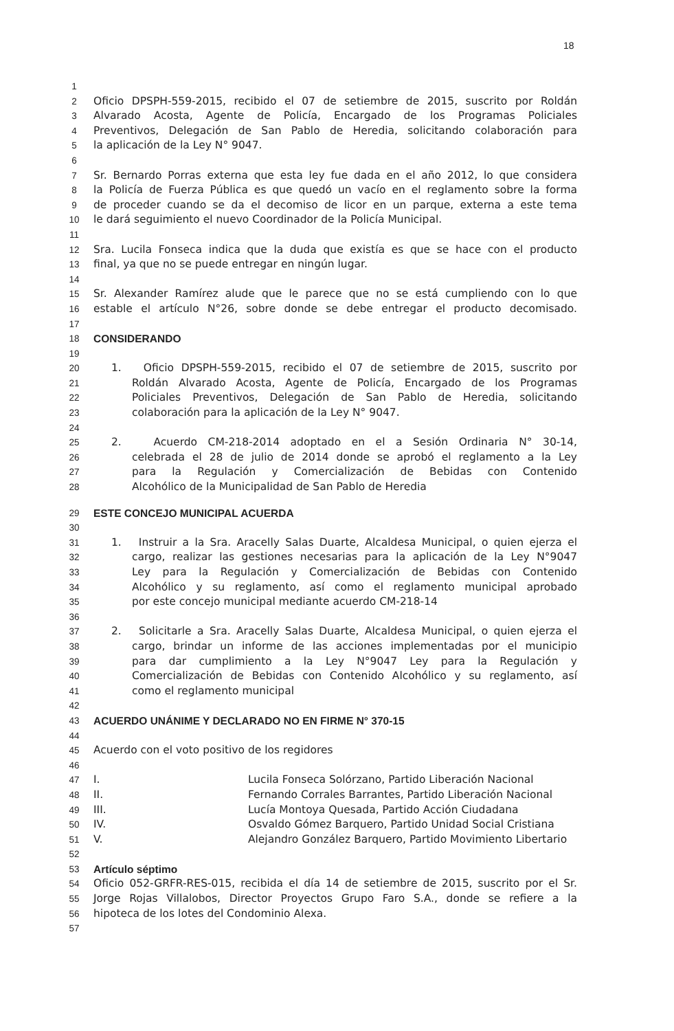18
1
2 Oficio DPSPH-559-2015, recibido el 07 de setiembre de 2015, suscrito por Roldán
3 Alvarado Acosta, Agente de Policía, Encargado de los Programas Policiales
4 Preventivos, Delegación de San Pablo de Heredia, solicitando colaboración para
5 la aplicación de la Ley N° 9047.
6
7 Sr. Bernardo Porras externa que esta ley fue dada en el año 2012, lo que considera
8 la Policía de Fuerza Pública es que quedó un vacío en el reglamento sobre la forma
9 de proceder cuando se da el decomiso de licor en un parque, externa a este tema
10 le dará seguimiento el nuevo Coordinador de la Policía Municipal.
11
12 Sra. Lucila Fonseca indica que la duda que existía es que se hace con el producto
13 final, ya que no se puede entregar en ningún lugar.
14
15 Sr. Alexander Ramírez alude que le parece que no se está cumpliendo con lo que
16 estable el artículo N°26, sobre donde se debe entregar el producto decomisado.
17
18 CONSIDERANDO
19
20 1. Oficio DPSPH-559-2015, recibido el 07 de setiembre de 2015, suscrito por
21 Roldán Alvarado Acosta, Agente de Policía, Encargado de los Programas
22 Policiales Preventivos, Delegación de San Pablo de Heredia, solicitando
23 colaboración para la aplicación de la Ley N° 9047.
24
25 2. Acuerdo CM-218-2014 adoptado en el a Sesión Ordinaria N° 30-14,
26 celebrada el 28 de julio de 2014 donde se aprobó el reglamento a la Ley
27 para la Regulación y Comercialización de Bebidas con Contenido
28 Alcohólico de la Municipalidad de San Pablo de Heredia
29 ESTE CONCEJO MUNICIPAL ACUERDA
30
31 1. Instruir a la Sra. Aracelly Salas Duarte, Alcaldesa Municipal, o quien ejerza el
32 cargo, realizar las gestiones necesarias para la aplicación de la Ley N°9047
33 Ley para la Regulación y Comercialización de Bebidas con Contenido
34 Alcohólico y su reglamento, así como el reglamento municipal aprobado
35 por este concejo municipal mediante acuerdo CM-218-14
36
37 2. Solicitarle a Sra. Aracelly Salas Duarte, Alcaldesa Municipal, o quien ejerza el
38 cargo, brindar un informe de las acciones implementadas por el municipio
39 para dar cumplimiento a la Ley N°9047 Ley para la Regulación y
40 Comercialización de Bebidas con Contenido Alcohólico y su reglamento, así
41 como el reglamento municipal
42
43 ACUERDO UNÁNIME Y DECLARADO NO EN FIRME N° 370-15
44
45 Acuerdo con el voto positivo de los regidores
46
47 I. Lucila Fonseca Solórzano, Partido Liberación Nacional
48 II. Fernando Corrales Barrantes, Partido Liberación Nacional
49 III. Lucía Montoya Quesada, Partido Acción Ciudadana
50 IV. Osvaldo Gómez Barquero, Partido Unidad Social Cristiana
51 V. Alejandro González Barquero, Partido Movimiento Libertario
52
53 Artículo séptimo
54 Oficio 052-GRFR-RES-015, recibida el día 14 de setiembre de 2015, suscrito por el Sr.
55 Jorge Rojas Villalobos, Director Proyectos Grupo Faro S.A., donde se refiere a la
56 hipoteca de los lotes del Condominio Alexa.
57